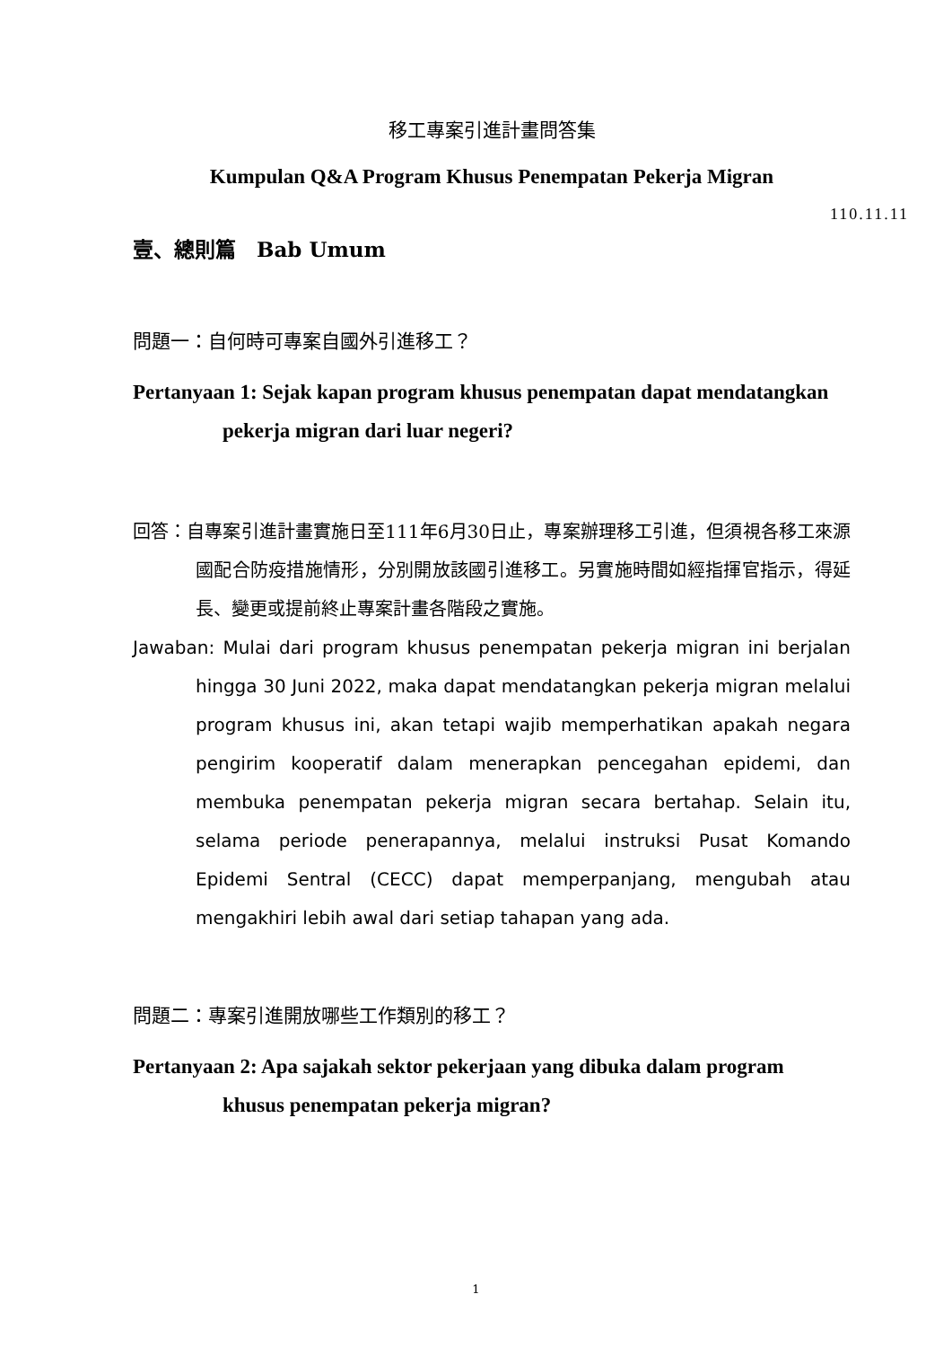移工專案引進計畫問答集
Kumpulan Q&A Program Khusus Penempatan Pekerja Migran
110.11.11
壹、總則篇　Bab Umum
問題一：自何時可專案自國外引進移工？
Pertanyaan 1: Sejak kapan program khusus penempatan dapat mendatangkan pekerja migran dari luar negeri?
回答：自專案引進計畫實施日至111年6月30日止，專案辦理移工引進，但須視各移工來源國配合防疫措施情形，分別開放該國引進移工。另實施時間如經指揮官指示，得延長、變更或提前終止專案計畫各階段之實施。
Jawaban: Mulai dari program khusus penempatan pekerja migran ini berjalan hingga 30 Juni 2022, maka dapat mendatangkan pekerja migran melalui program khusus ini, akan tetapi wajib memperhatikan apakah negara pengirim kooperatif dalam menerapkan pencegahan epidemi, dan membuka penempatan pekerja migran secara bertahap. Selain itu, selama periode penerapannya, melalui instruksi Pusat Komando Epidemi Sentral (CECC) dapat memperpanjang, mengubah atau mengakhiri lebih awal dari setiap tahapan yang ada.
問題二：專案引進開放哪些工作類別的移工？
Pertanyaan 2: Apa sajakah sektor pekerjaan yang dibuka dalam program khusus penempatan pekerja migran?
1